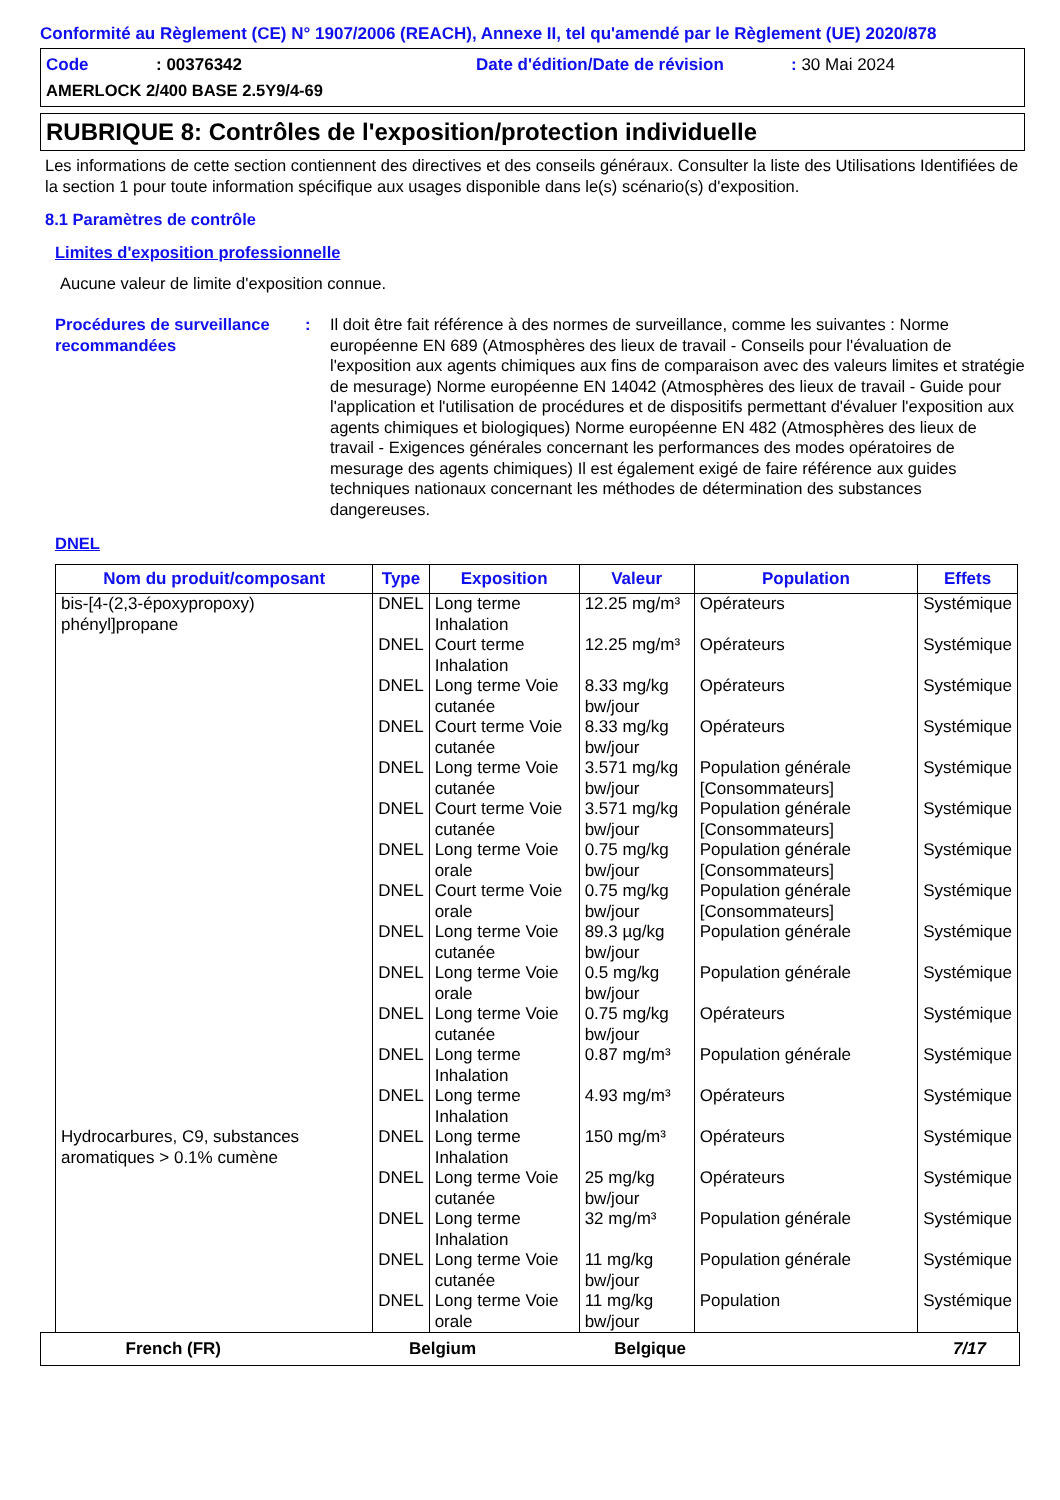Conformité au Règlement (CE) N° 1907/2006 (REACH), Annexe II, tel qu'amendé par le Règlement (UE) 2020/878
Code: 00376342 Date d'édition/Date de révision: 30 Mai 2024
AMERLOCK 2/400 BASE 2.5Y9/4-69
RUBRIQUE 8: Contrôles de l'exposition/protection individuelle
Les informations de cette section contiennent des directives et des conseils généraux. Consulter la liste des Utilisations Identifiées de la section 1 pour toute information spécifique aux usages disponible dans le(s) scénario(s) d'exposition.
8.1 Paramètres de contrôle
Limites d'exposition professionnelle
Aucune valeur de limite d'exposition connue.
Procédures de surveillance recommandées
: Il doit être fait référence à des normes de surveillance, comme les suivantes : Norme européenne EN 689 (Atmosphères des lieux de travail - Conseils pour l'évaluation de l'exposition aux agents chimiques aux fins de comparaison avec des valeurs limites et stratégie de mesurage) Norme européenne EN 14042 (Atmosphères des lieux de travail - Guide pour l'application et l'utilisation de procédures et de dispositifs permettant d'évaluer l'exposition aux agents chimiques et biologiques) Norme européenne EN 482 (Atmosphères des lieux de travail - Exigences générales concernant les performances des modes opératoires de mesurage des agents chimiques) Il est également exigé de faire référence aux guides techniques nationaux concernant les méthodes de détermination des substances dangereuses.
DNEL
| Nom du produit/composant | Type | Exposition | Valeur | Population | Effets |
| --- | --- | --- | --- | --- | --- |
| bis-[4-(2,3-époxypropoxy) phényl]propane | DNEL | Long terme Inhalation | 12.25 mg/m³ | Opérateurs | Systémique |
| | DNEL | Court terme Inhalation | 12.25 mg/m³ | Opérateurs | Systémique |
| | DNEL | Long terme Voie cutanée | 8.33 mg/kg bw/jour | Opérateurs | Systémique |
| | DNEL | Court terme Voie cutanée | 8.33 mg/kg bw/jour | Opérateurs | Systémique |
| | DNEL | Long terme Voie cutanée | 3.571 mg/kg bw/jour | Population générale [Consommateurs] | Systémique |
| | DNEL | Court terme Voie cutanée | 3.571 mg/kg bw/jour | Population générale [Consommateurs] | Systémique |
| | DNEL | Long terme Voie orale | 0.75 mg/kg bw/jour | Population générale [Consommateurs] | Systémique |
| | DNEL | Court terme Voie orale | 0.75 mg/kg bw/jour | Population générale [Consommateurs] | Systémique |
| | DNEL | Long terme Voie cutanée | 89.3 µg/kg bw/jour | Population générale | Systémique |
| | DNEL | Long terme Voie orale | 0.5 mg/kg bw/jour | Population générale | Systémique |
| | DNEL | Long terme Voie cutanée | 0.75 mg/kg bw/jour | Opérateurs | Systémique |
| | DNEL | Long terme Inhalation | 0.87 mg/m³ | Population générale | Systémique |
| | DNEL | Long terme Inhalation | 4.93 mg/m³ | Opérateurs | Systémique |
| Hydrocarbures, C9, substances aromatiques > 0.1% cumène | DNEL | Long terme Inhalation | 150 mg/m³ | Opérateurs | Systémique |
| | DNEL | Long terme Voie cutanée | 25 mg/kg bw/jour | Opérateurs | Systémique |
| | DNEL | Long terme Inhalation | 32 mg/m³ | Population générale | Systémique |
| | DNEL | Long terme Voie cutanée | 11 mg/kg bw/jour | Population générale | Systémique |
| | DNEL | Long terme Voie orale | 11 mg/kg bw/jour | Population | Systémique |
French (FR) Belgium Belgique 7/17